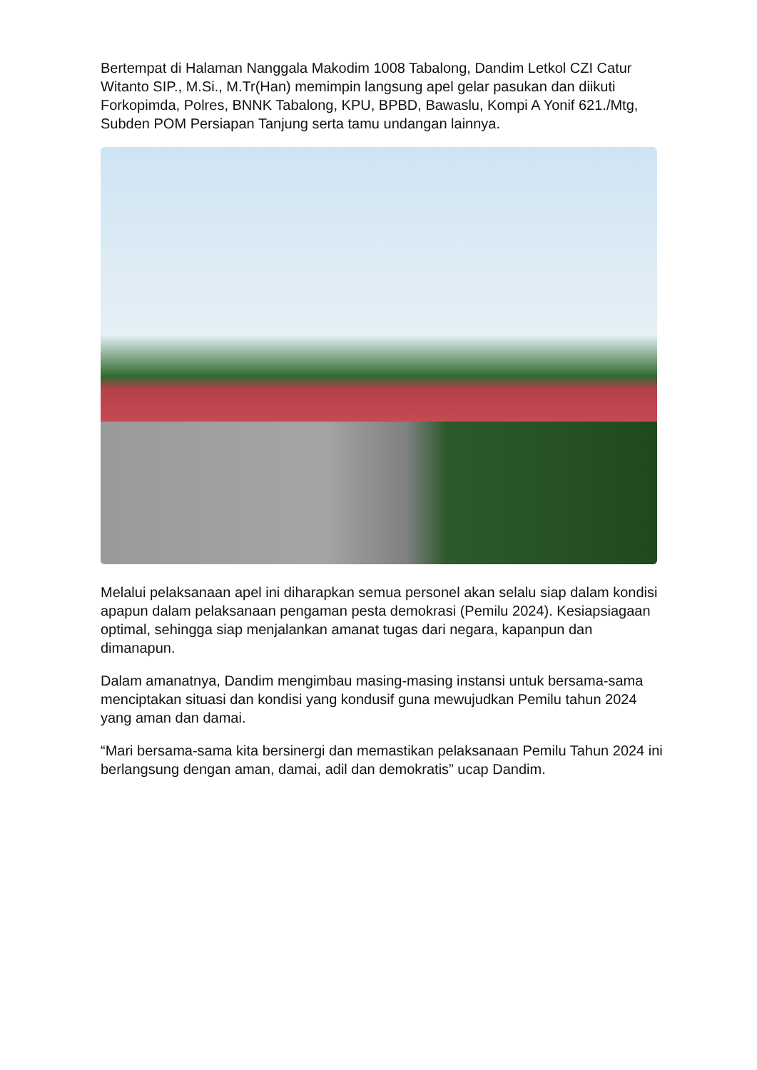Bertempat di Halaman Nanggala Makodim 1008 Tabalong, Dandim Letkol CZI Catur Witanto SIP., M.Si., M.Tr(Han) memimpin langsung apel gelar pasukan dan diikuti Forkopimda, Polres, BNNK Tabalong, KPU, BPBD, Bawaslu, Kompi A Yonif 621./Mtg, Subden POM Persiapan Tanjung serta tamu undangan lainnya.
Melalui pelaksanaan apel ini diharapkan semua personel akan selalu siap dalam kondisi apapun dalam pelaksanaan pengaman pesta demokrasi (Pemilu 2024). Kesiapsiagaan optimal, sehingga siap menjalankan amanat tugas dari negara, kapanpun dan dimanapun.
Dalam amanatnya, Dandim mengimbau masing-masing instansi untuk bersama-sama menciptakan situasi dan kondisi yang kondusif guna mewujudkan Pemilu tahun 2024 yang aman dan damai.
“Mari bersama-sama kita bersinergi dan memastikan pelaksanaan Pemilu Tahun 2024 ini berlangsung dengan aman, damai, adil dan demokratis” ucap Dandim.